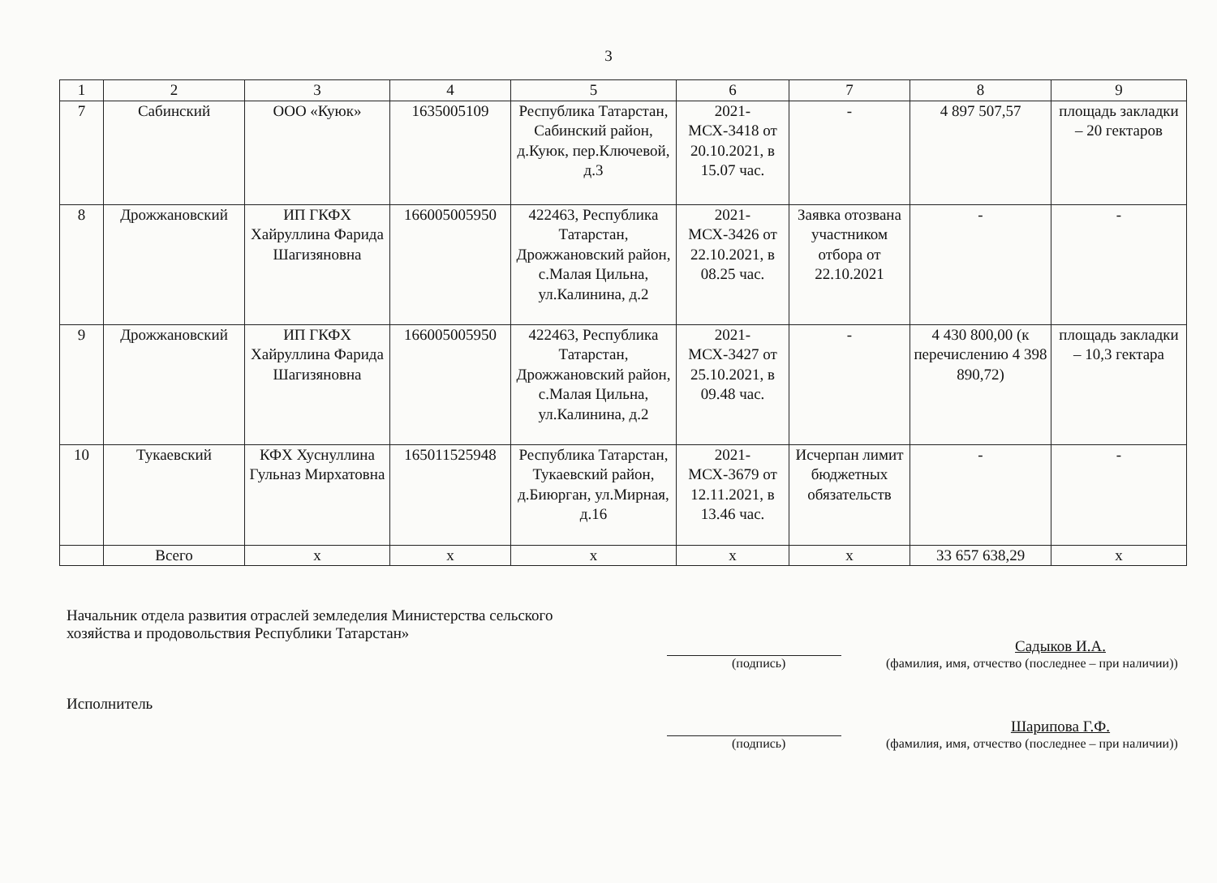3
| 1 | 2 | 3 | 4 | 5 | 6 | 7 | 8 | 9 |
| 7 | Сабинский | ООО «Куюк» | 1635005109 | Республика Татарстан, Сабинский район, д.Куюк, пер.Ключевой, д.3 | 2021-МСХ-3418 от 20.10.2021, в 15.07 час. | - | 4 897 507,57 | площадь закладки – 20 гектаров |
| 8 | Дрожжановский | ИП ГКФХ Хайруллина Фарида Шагизяновна | 166005005950 | 422463, Республика Татарстан, Дрожжановский район, с.Малая Цильна, ул.Калинина, д.2 | 2021-МСХ-3426 от 22.10.2021, в 08.25 час. | Заявка отозвана участником отбора от 22.10.2021 | - | - |
| 9 | Дрожжановский | ИП ГКФХ Хайруллина Фарида Шагизяновна | 166005005950 | 422463, Республика Татарстан, Дрожжановский район, с.Малая Цильна, ул.Калинина, д.2 | 2021-МСХ-3427 от 25.10.2021, в 09.48 час. | - | 4 430 800,00 (к перечислению 4 398 890,72) | площадь закладки – 10,3 гектара |
| 10 | Тукаевский | КФХ Хуснуллина Гульназ Мирхатовна | 165011525948 | Республика Татарстан, Тукаевский район, д.Биюрган, ул.Мирная, д.16 | 2021-МСХ-3679 от 12.11.2021, в 13.46 час. | Исчерпан лимит бюджетных обязательств | - | - |
| | Всего | х | х | х | х | х | 33 657 638,29 | х |
Начальник отдела развития отраслей земледелия Министерства сельского хозяйства и продовольствия Республики Татарстан»
Садыков И.А.
(подпись) (фамилия, имя, отчество (последнее – при наличии))
Исполнитель
Шарипова Г.Ф.
(подпись) (фамилия, имя, отчество (последнее – при наличии))